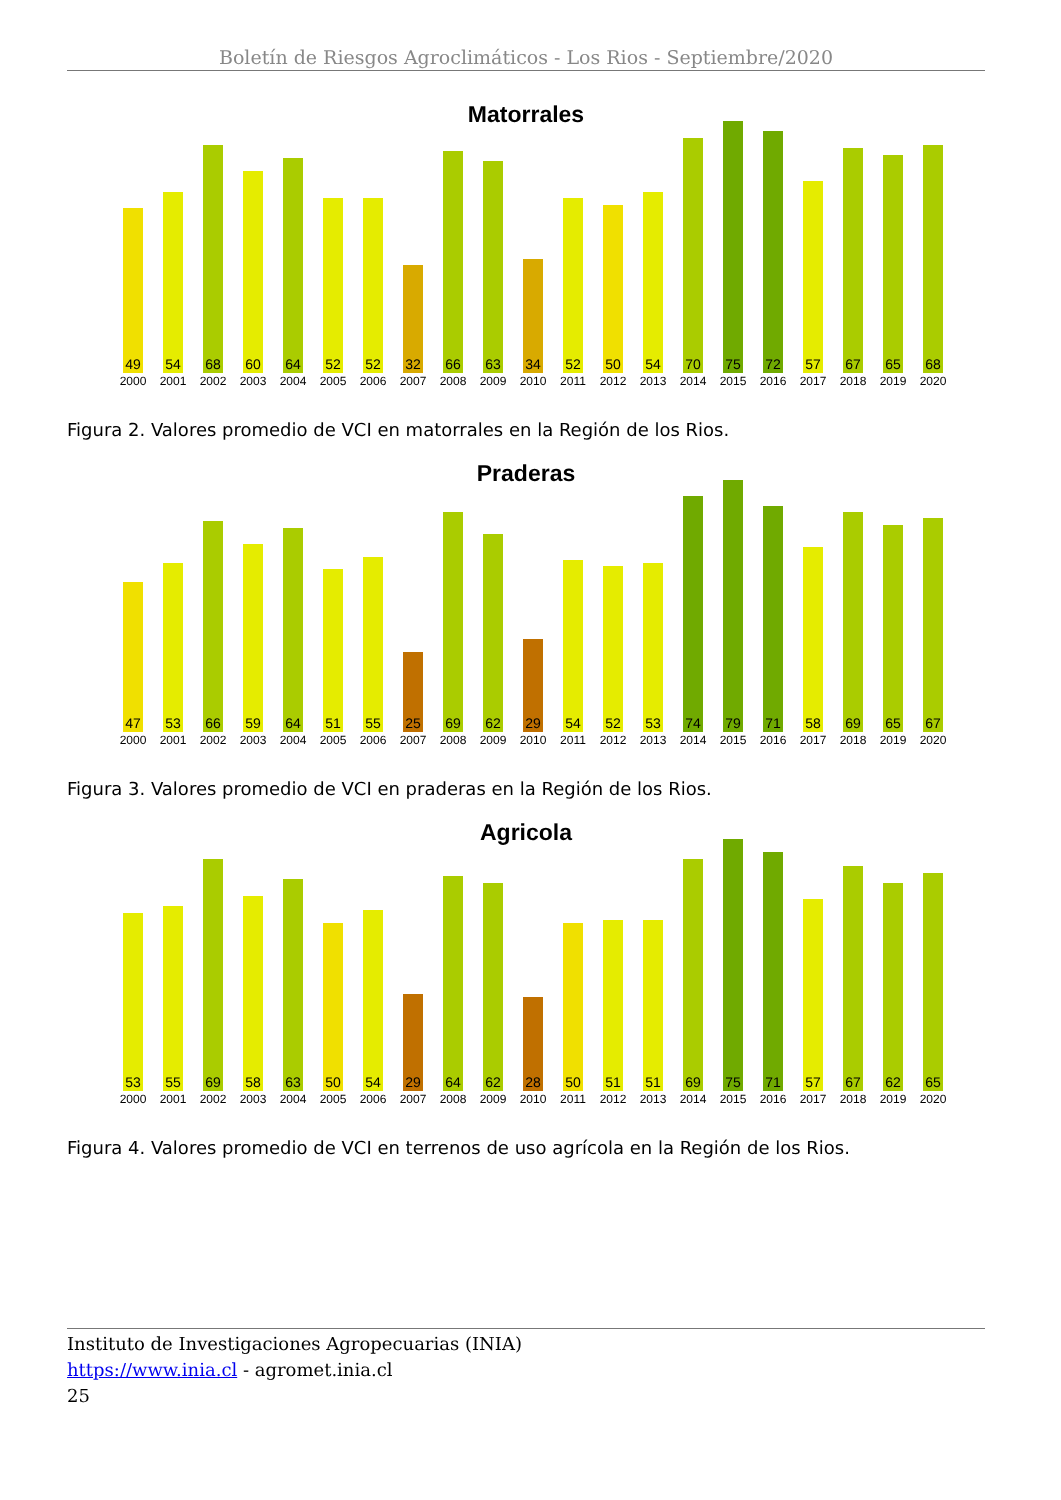Boletín de Riesgos Agroclimáticos - Los Rios - Septiembre/2020
Matorrales
49
2000
54
2001
68
2002
60
2003
64
2004
52
2005
52
2006
32
2007
66
2008
63
2009
34
2010
52
2011
50
2012
54
2013
70
2014
75
2015
72
2016
57
2017
67
2018
65
2019
68
2020
Figura 2. Valores promedio de VCI en matorrales en la Región de los Rios.
Praderas
47
2000
53
2001
66
2002
59
2003
64
2004
51
2005
55
2006
25
2007
69
2008
62
2009
29
2010
54
2011
52
2012
53
2013
74
2014
79
2015
71
2016
58
2017
69
2018
65
2019
67
2020
Figura 3. Valores promedio de VCI en praderas en la Región de los Rios.
Agricola
53
2000
55
2001
69
2002
58
2003
63
2004
50
2005
54
2006
29
2007
64
2008
62
2009
28
2010
50
2011
51
2012
51
2013
69
2014
75
2015
71
2016
57
2017
67
2018
62
2019
65
2020
Figura 4. Valores promedio de VCI en terrenos de uso agrícola en la Región de los Rios.
Instituto de Investigaciones Agropecuarias (INIA)
https://www.inia.cl - agromet.inia.cl
25